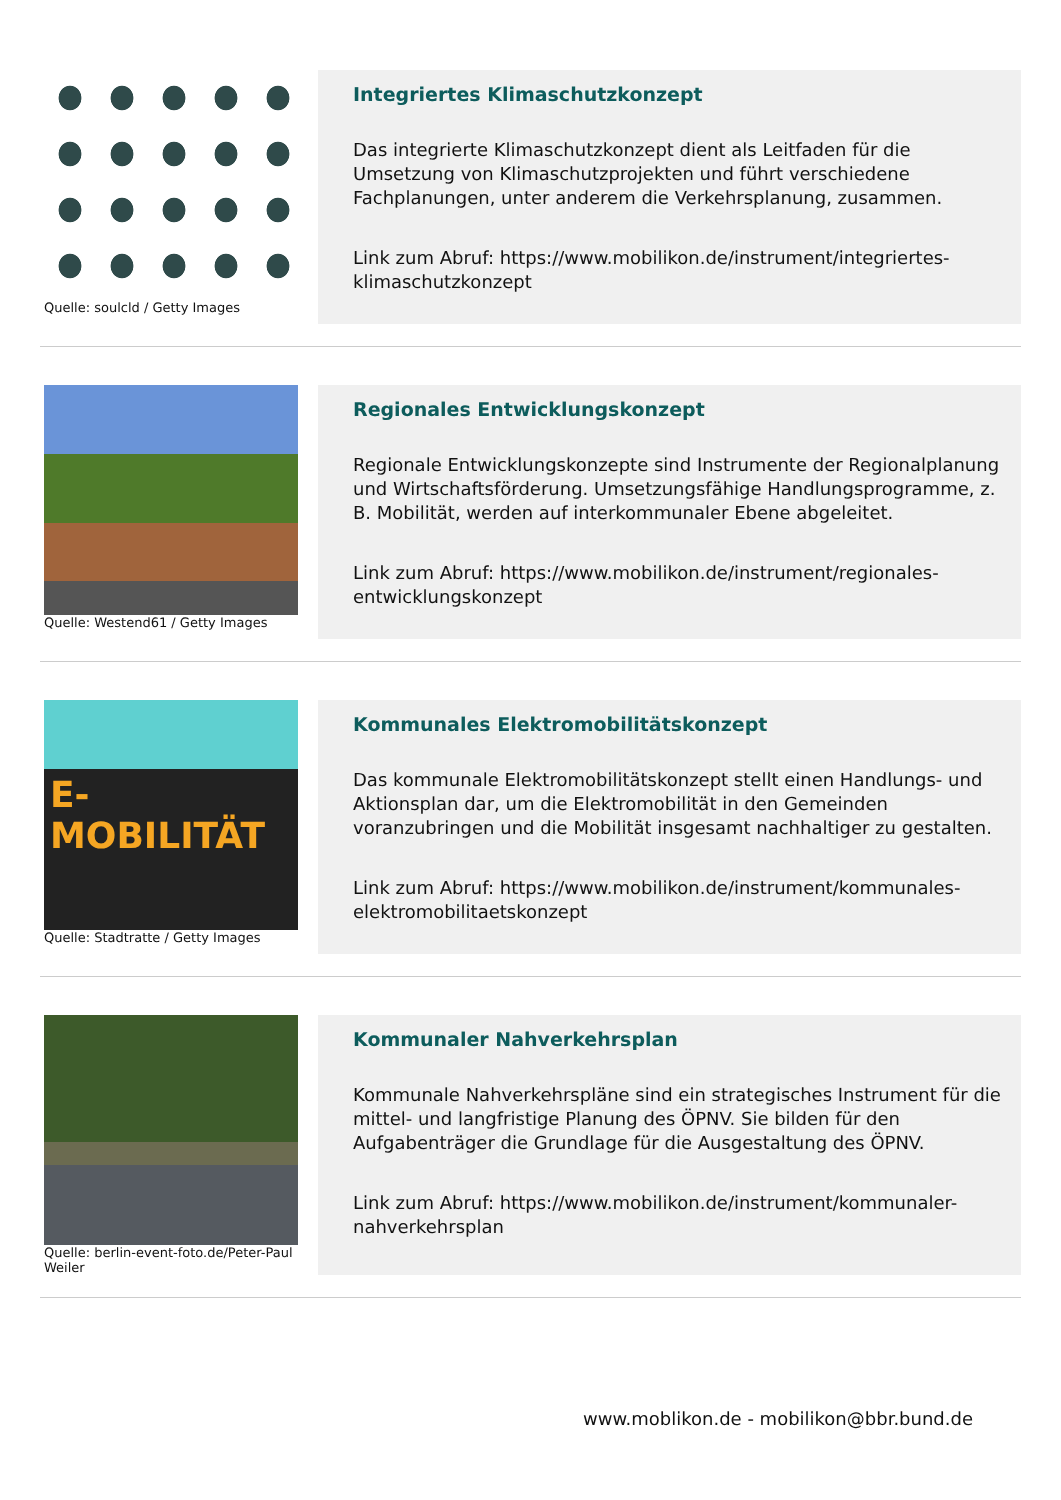Quelle: soulcld / Getty Images
Integriertes Klimaschutzkonzept
Das integrierte Klimaschutzkonzept dient als Leitfaden für die Umsetzung von Klimaschutzprojekten und führt verschiedene Fachplanungen, unter anderem die Verkehrsplanung, zusammen.
Link zum Abruf: https://www.mobilikon.de/instrument/integriertes-klimaschutzkonzept
Quelle: Westend61 / Getty Images
Regionales Entwicklungskonzept
Regionale Entwicklungskonzepte sind Instrumente der Regionalplanung und Wirtschaftsförderung. Umsetzungsfähige Handlungsprogramme, z. B. Mobilität, werden auf interkommunaler Ebene abgeleitet.
Link zum Abruf: https://www.mobilikon.de/instrument/regionales-entwicklungskonzept
E-MOBILITÄT
Quelle: Stadtratte / Getty Images
Kommunales Elektromobilitätskonzept
Das kommunale Elektromobilitätskonzept stellt einen Handlungs- und Aktionsplan dar, um die Elektromobilität in den Gemeinden voranzubringen und die Mobilität insgesamt nachhaltiger zu gestalten.
Link zum Abruf: https://www.mobilikon.de/instrument/kommunales-elektromobilitaetskonzept
Quelle: berlin-event-foto.de/Peter-Paul Weiler
Kommunaler Nahverkehrsplan
Kommunale Nahverkehrspläne sind ein strategisches Instrument für die mittel- und langfristige Planung des ÖPNV. Sie bilden für den Aufgabenträger die Grundlage für die Ausgestaltung des ÖPNV.
Link zum Abruf: https://www.mobilikon.de/instrument/kommunaler-nahverkehrsplan
www.moblikon.de - mobilikon@bbr.bund.de